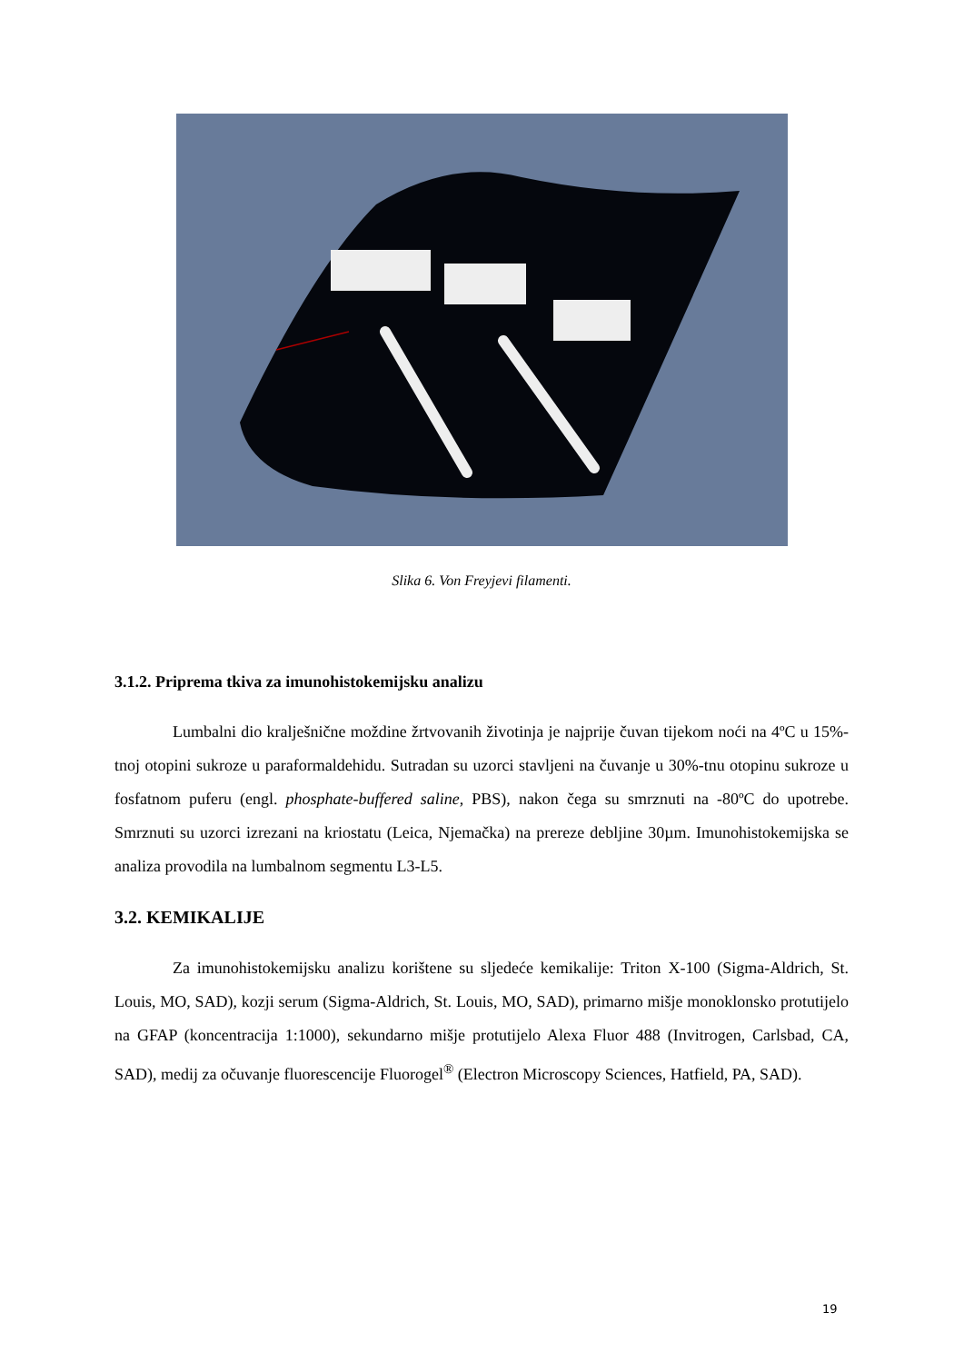Slika 6. Von Freyjevi filamenti.
3.1.2. Priprema tkiva za imunohistokemijsku analizu
Lumbalni dio kralješnične moždine žrtvovanih životinja je najprije čuvan tijekom noći na 4ºC u 15%-tnoj otopini sukroze u paraformaldehidu. Sutradan su uzorci stavljeni na čuvanje u 30%-tnu otopinu sukroze u fosfatnom puferu (engl. phosphate-buffered saline, PBS), nakon čega su smrznuti na -80ºC do upotrebe. Smrznuti su uzorci izrezani na kriostatu (Leica, Njemačka) na prereze debljine 30µm. Imunohistokemijska se analiza provodila na lumbalnom segmentu L3-L5.
3.2. KEMIKALIJE
Za imunohistokemijsku analizu korištene su sljedeće kemikalije: Triton X-100 (Sigma-Aldrich, St. Louis, MO, SAD), kozji serum (Sigma-Aldrich, St. Louis, MO, SAD), primarno mišje monoklonsko protutijelo na GFAP (koncentracija 1:1000), sekundarno mišje protutijelo Alexa Fluor 488 (Invitrogen, Carlsbad, CA, SAD), medij za očuvanje fluorescencije Fluorogel<sup>®</sup> (Electron Microscopy Sciences, Hatfield, PA, SAD).
19